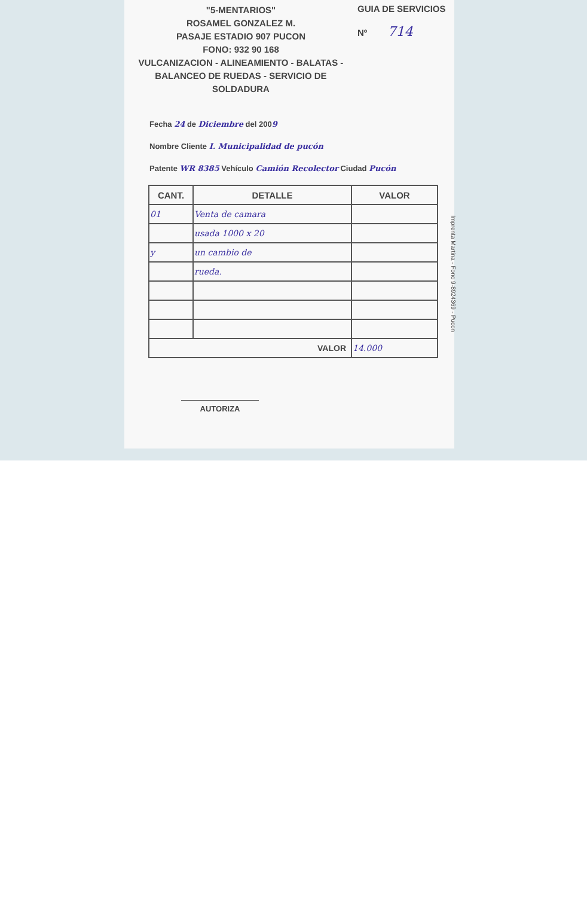"5-MENTARIOS"
ROSAMEL GONZALEZ M.
PASAJE ESTADIO 907 PUCON
FONO: 932 90 168
VULCANIZACION - ALINEAMIENTO - BALATAS -
BALANCEO DE RUEDAS - SERVICIO DE SOLDADURA
GUIA DE SERVICIOS
Nº 714
Fecha 24 de Diciembre del 2009
Nombre Cliente I. Municipalidad de pucón
Patente WR 8385 Vehículo Camión Recolector Ciudad Pucón
| CANT. | DETALLE | VALOR |
| --- | --- | --- |
| 01 | Venta de camara | |
| | usada 1000 x 20 | |
| y | un cambio de | |
| | rueda. | |
| VALOR | | 14.000 |
AUTORIZA
Imprenta Martina - Fono 9-8924369 - Pucon